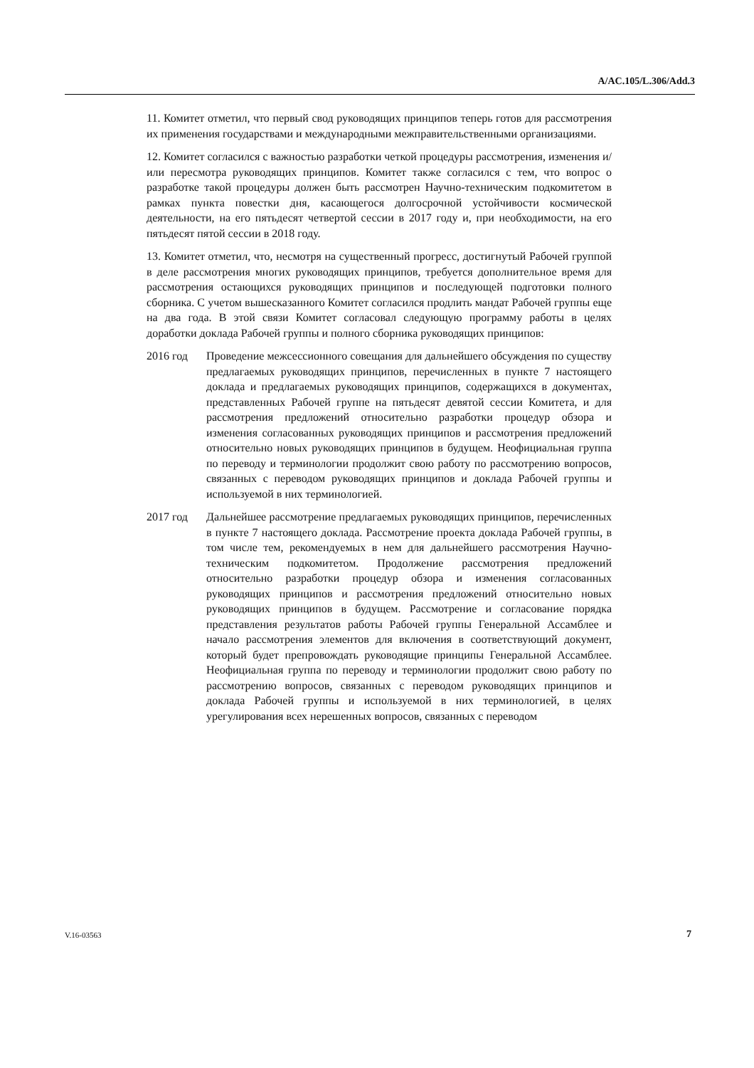A/AC.105/L.306/Add.3
11. Комитет отметил, что первый свод руководящих принципов теперь готов для рассмотрения их применения государствами и международными межправительственными организациями.
12. Комитет согласился с важностью разработки четкой процедуры рассмотрения, изменения и/или пересмотра руководящих принципов. Комитет также согласился с тем, что вопрос о разработке такой процедуры должен быть рассмотрен Научно-техническим подкомитетом в рамках пункта повестки дня, касающегося долгосрочной устойчивости космической деятельности, на его пятьдесят четвертой сессии в 2017 году и, при необходимости, на его пятьдесят пятой сессии в 2018 году.
13. Комитет отметил, что, несмотря на существенный прогресс, достигнутый Рабочей группой в деле рассмотрения многих руководящих принципов, требуется дополнительное время для рассмотрения остающихся руководящих принципов и последующей подготовки полного сборника. С учетом вышесказанного Комитет согласился продлить мандат Рабочей группы еще на два года. В этой связи Комитет согласовал следующую программу работы в целях доработки доклада Рабочей группы и полного сборника руководящих принципов:
2016 год Проведение межсессионного совещания для дальнейшего обсуждения по существу предлагаемых руководящих принципов, перечисленных в пункте 7 настоящего доклада и предлагаемых руководящих принципов, содержащихся в документах, представленных Рабочей группе на пятьдесят девятой сессии Комитета, и для рассмотрения предложений относительно разработки процедур обзора и изменения согласованных руководящих принципов и рассмотрения предложений относительно новых руководящих принципов в будущем. Неофициальная группа по переводу и терминологии продолжит свою работу по рассмотрению вопросов, связанных с переводом руководящих принципов и доклада Рабочей группы и используемой в них терминологией.
2017 год Дальнейшее рассмотрение предлагаемых руководящих принципов, перечисленных в пункте 7 настоящего доклада. Рассмотрение проекта доклада Рабочей группы, в том числе тем, рекомендуемых в нем для дальнейшего рассмотрения Научно-техническим подкомитетом. Продолжение рассмотрения предложений относительно разработки процедур обзора и изменения согласованных руководящих принципов и рассмотрения предложений относительно новых руководящих принципов в будущем. Рассмотрение и согласование порядка представления результатов работы Рабочей группы Генеральной Ассамблее и начало рассмотрения элементов для включения в соответствующий документ, который будет препровождать руководящие принципы Генеральной Ассамблее. Неофициальная группа по переводу и терминологии продолжит свою работу по рассмотрению вопросов, связанных с переводом руководящих принципов и доклада Рабочей группы и используемой в них терминологией, в целях урегулирования всех нерешенных вопросов, связанных с переводом
V.16-03563 7